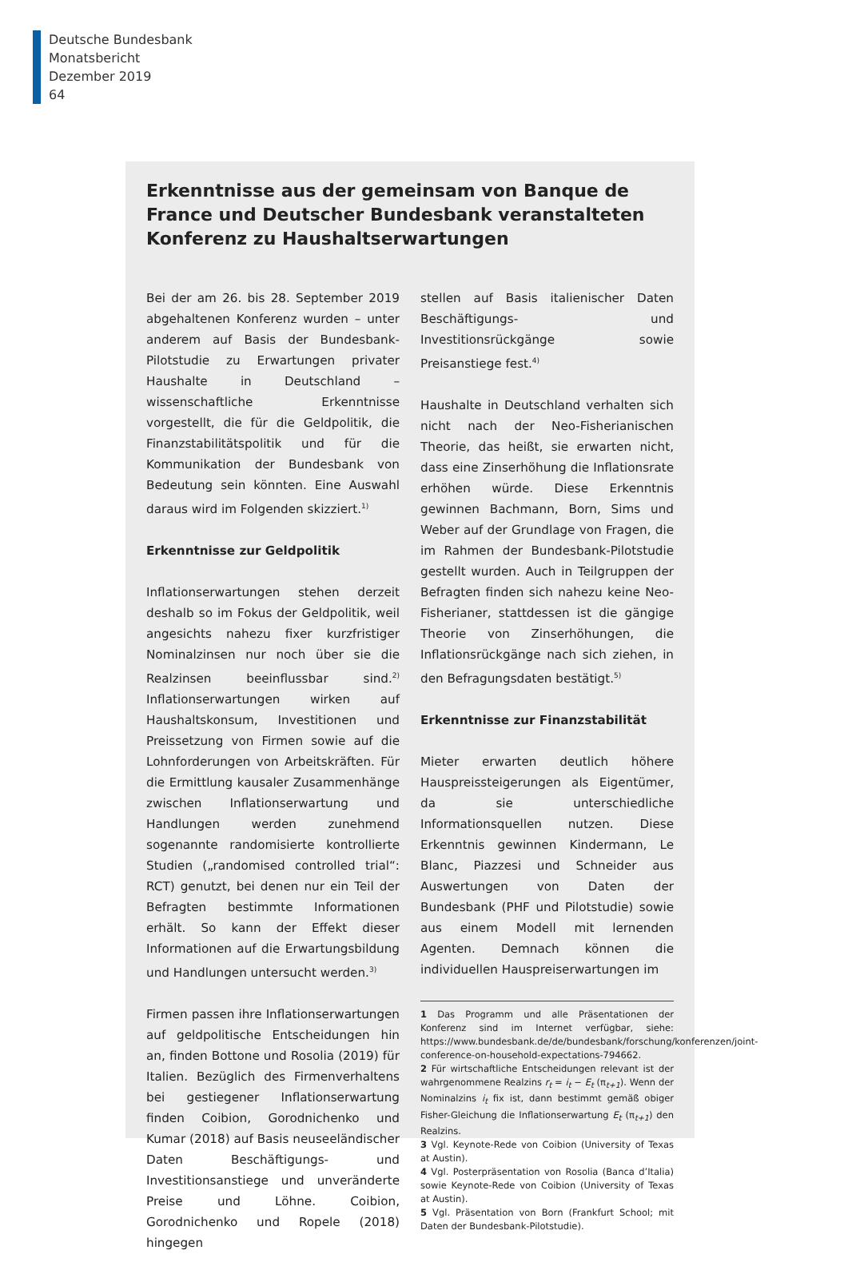Deutsche Bundesbank
Monatsbericht
Dezember 2019
64
Erkenntnisse aus der gemeinsam von Banque de France und Deutscher Bundesbank veranstalteten Konferenz zu Haushaltserwartungen
Bei der am 26. bis 28. September 2019 abgehaltenen Konferenz wurden – unter anderem auf Basis der Bundesbank-Pilotstudie zu Erwartungen privater Haushalte in Deutschland – wissenschaftliche Erkenntnisse vorgestellt, die für die Geldpolitik, die Finanzstabilitätspolitik und für die Kommunikation der Bundesbank von Bedeutung sein könnten. Eine Auswahl daraus wird im Folgenden skizziert.<sup>1)</sup>
Erkenntnisse zur Geldpolitik
Inflationserwartungen stehen derzeit deshalb so im Fokus der Geldpolitik, weil angesichts nahezu fixer kurzfristiger Nominalzinsen nur noch über sie die Realzinsen beeinflussbar sind.<sup>2)</sup> Inflationserwartungen wirken auf Haushaltskonsum, Investitionen und Preissetzung von Firmen sowie auf die Lohnforderungen von Arbeitskräften. Für die Ermittlung kausaler Zusammenhänge zwischen Inflationserwartung und Handlungen werden zunehmend sogenannte randomisierte kontrollierte Studien („randomised controlled trial“: RCT) genutzt, bei denen nur ein Teil der Befragten bestimmte Informationen erhält. So kann der Effekt dieser Informationen auf die Erwartungsbildung und Handlungen untersucht werden.<sup>3)</sup>
Firmen passen ihre Inflationserwartungen auf geldpolitische Entscheidungen hin an, finden Bottone und Rosolia (2019) für Italien. Bezüglich des Firmenverhaltens bei gestiegener Inflationserwartung finden Coibion, Gorodnichenko und Kumar (2018) auf Basis neuseeländischer Daten Beschäftigungs- und Investitionsanstiege und unveränderte Preise und Löhne. Coibion, Gorodnichenko und Ropele (2018) hingegen
stellen auf Basis italienischer Daten Beschäftigungs- und Investitionsrückgänge sowie Preisanstiege fest.<sup>4)</sup>
Haushalte in Deutschland verhalten sich nicht nach der Neo-Fisherianischen Theorie, das heißt, sie erwarten nicht, dass eine Zinserhöhung die Inflationsrate erhöhen würde. Diese Erkenntnis gewinnen Bachmann, Born, Sims und Weber auf der Grundlage von Fragen, die im Rahmen der Bundesbank-Pilotstudie gestellt wurden. Auch in Teilgruppen der Befragten finden sich nahezu keine Neo-Fisherianer, stattdessen ist die gängige Theorie von Zinserhöhungen, die Inflationsrückgänge nach sich ziehen, in den Befragungsdaten bestätigt.<sup>5)</sup>
Erkenntnisse zur Finanzstabilität
Mieter erwarten deutlich höhere Hauspreissteigerungen als Eigentümer, da sie unterschiedliche Informationsquellen nutzen. Diese Erkenntnis gewinnen Kindermann, Le Blanc, Piazzesi und Schneider aus Auswertungen von Daten der Bundesbank (PHF und Pilotstudie) sowie aus einem Modell mit lernenden Agenten. Demnach können die individuellen Hauspreiserwartungen im
1 Das Programm und alle Präsentationen der Konferenz sind im Internet verfügbar, siehe: https://www.bundesbank.de/de/bundesbank/forschung/konferenzen/joint-conference-on-household-expectations-794662.
2 Für wirtschaftliche Entscheidungen relevant ist der wahrgenommene Realzins r<sub>t</sub> = i<sub>t</sub> − E<sub>t</sub> (π<sub>t+1</sub>). Wenn der Nominalzins i<sub>t</sub> fix ist, dann bestimmt gemäß obiger Fisher-Gleichung die Inflationserwartung E<sub>t</sub> (π<sub>t+1</sub>) den Realzins.
3 Vgl. Keynote-Rede von Coibion (University of Texas at Austin).
4 Vgl. Posterpräsentation von Rosolia (Banca d’Italia) sowie Keynote-Rede von Coibion (University of Texas at Austin).
5 Vgl. Präsentation von Born (Frankfurt School; mit Daten der Bundesbank-Pilotstudie).